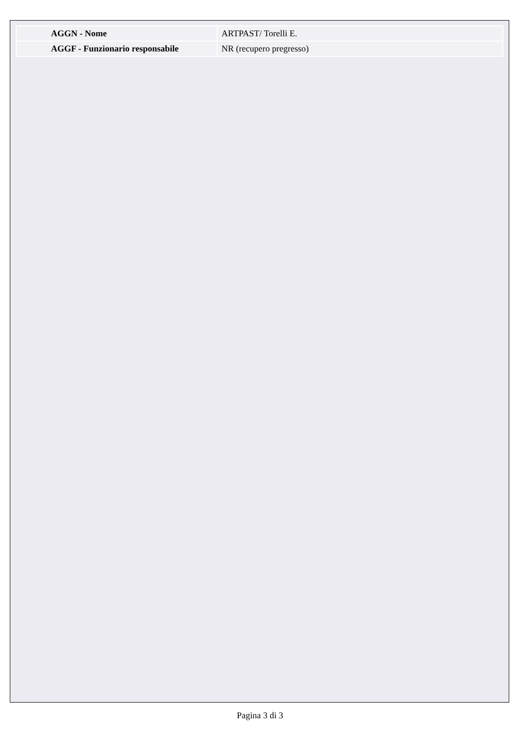| AGGN - Nome | ARTPAST/ Torelli E. |
| AGGF - Funzionario responsabile | NR (recupero pregresso) |
Pagina 3 di 3